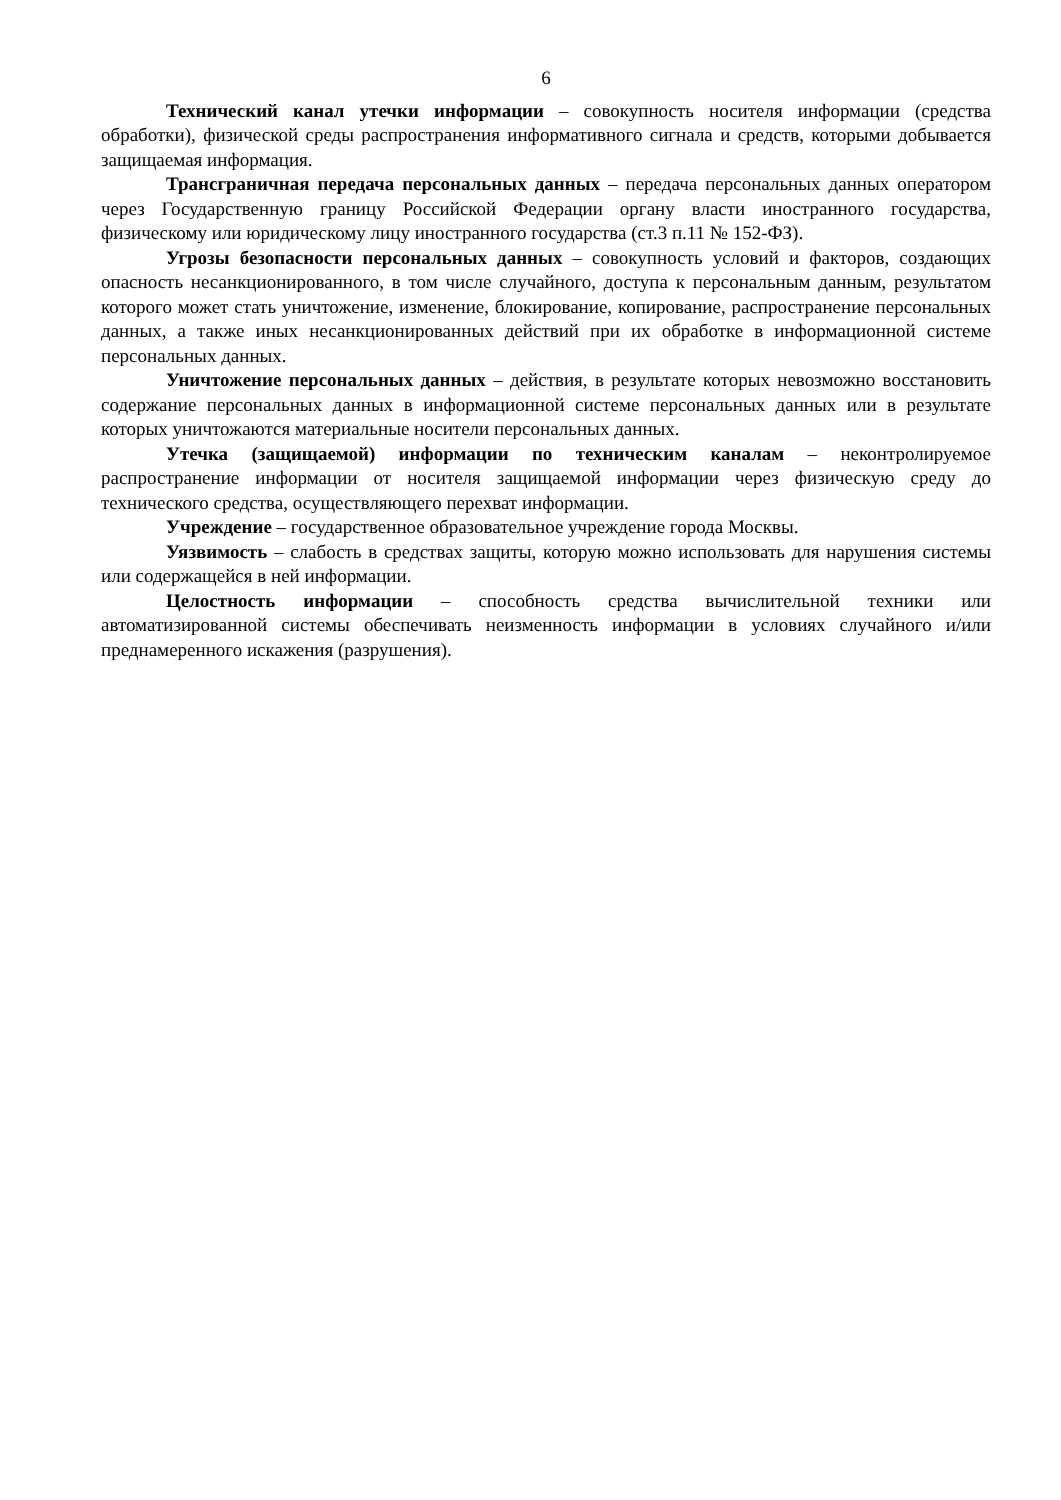6
Технический канал утечки информации – совокупность носителя информации (средства обработки), физической среды распространения информативного сигнала и средств, которыми добывается защищаемая информация.
Трансграничная передача персональных данных – передача персональных данных оператором через Государственную границу Российской Федерации органу власти иностранного государства, физическому или юридическому лицу иностранного государства (ст.3 п.11 № 152-ФЗ).
Угрозы безопасности персональных данных – совокупность условий и факторов, создающих опасность несанкционированного, в том числе случайного, доступа к персональным данным, результатом которого может стать уничтожение, изменение, блокирование, копирование, распространение персональных данных, а также иных несанкционированных действий при их обработке в информационной системе персональных данных.
Уничтожение персональных данных – действия, в результате которых невозможно восстановить содержание персональных данных в информационной системе персональных данных или в результате которых уничтожаются материальные носители персональных данных.
Утечка (защищаемой) информации по техническим каналам – неконтролируемое распространение информации от носителя защищаемой информации через физическую среду до технического средства, осуществляющего перехват информации.
Учреждение – государственное образовательное учреждение города Москвы.
Уязвимость – слабость в средствах защиты, которую можно использовать для нарушения системы или содержащейся в ней информации.
Целостность информации – способность средства вычислительной техники или автоматизированной системы обеспечивать неизменность информации в условиях случайного и/или преднамеренного искажения (разрушения).